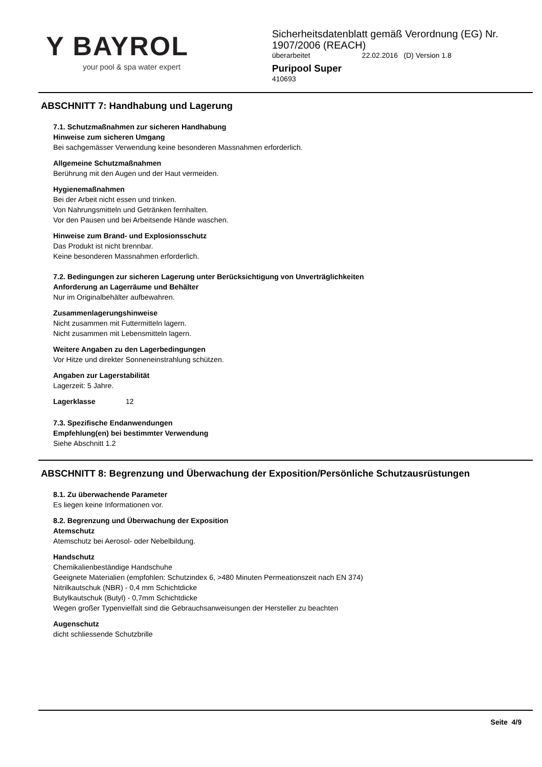Y BAYROL
your pool & spa water expert
Sicherheitsdatenblatt gemäß Verordnung (EG) Nr.
1907/2006 (REACH)
überarbeitet 22.02.2016 (D) Version 1.8
Puripool Super
410693
ABSCHNITT 7: Handhabung und Lagerung
7.1. Schutzmaßnahmen zur sicheren Handhabung
Hinweise zum sicheren Umgang
Bei sachgemässer Verwendung keine besonderen Massnahmen erforderlich.
Allgemeine Schutzmaßnahmen
Berührung mit den Augen und der Haut vermeiden.
Hygienemaßnahmen
Bei der Arbeit nicht essen und trinken.
Von Nahrungsmitteln und Getränken fernhalten.
Vor den Pausen und bei Arbeitsende Hände waschen.
Hinweise zum Brand- und Explosionsschutz
Das Produkt ist nicht brennbar.
Keine besonderen Massnahmen erforderlich.
7.2. Bedingungen zur sicheren Lagerung unter Berücksichtigung von Unverträglichkeiten
Anforderung an Lagerräume und Behälter
Nur im Originalbehälter aufbewahren.
Zusammenlagerungshinweise
Nicht zusammen mit Futtermitteln lagern.
Nicht zusammen mit Lebensmitteln lagern.
Weitere Angaben zu den Lagerbedingungen
Vor Hitze und direkter Sonneneinstrahlung schützen.
Angaben zur Lagerstabilität
Lagerzeit: 5 Jahre.
Lagerklasse 12
7.3. Spezifische Endanwendungen
Empfehlung(en) bei bestimmter Verwendung
Siehe Abschnitt 1.2
ABSCHNITT 8: Begrenzung und Überwachung der Exposition/Persönliche Schutzausrüstungen
8.1. Zu überwachende Parameter
Es liegen keine Informationen vor.
8.2. Begrenzung und Überwachung der Exposition
Atemschutz
Atemschutz bei Aerosol- oder Nebelbildung.
Handschutz
Chemikalienbeständige Handschuhe
Geeignete Materialien (empfohlen: Schutzindex 6, >480 Minuten Permeationszeit nach EN 374)
Nitrilkautschuk (NBR) - 0,4 mm Schichtdicke
Butylkautschuk (Butyl) - 0,7mm Schichtdicke
Wegen großer Typenvielfalt sind die Gebrauchsanweisungen der Hersteller zu beachten
Augenschutz
dicht schliessende Schutzbrille
Seite 4/9